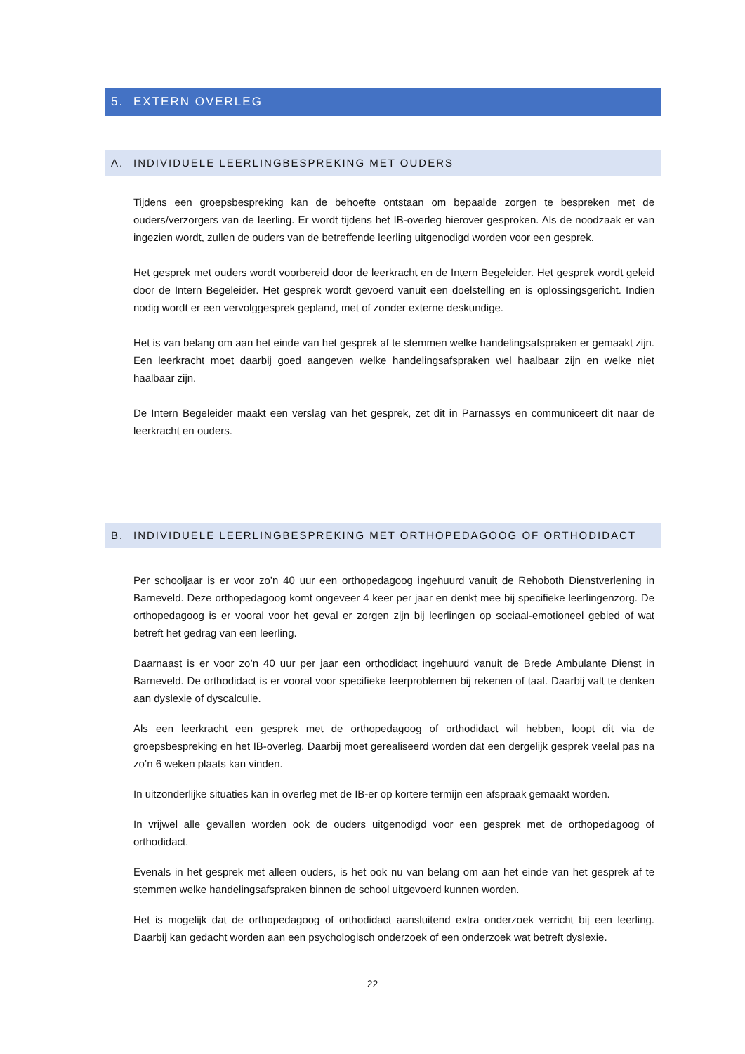5. EXTERN OVERLEG
A. INDIVIDUELE LEERLINGBESPREKING MET OUDERS
Tijdens een groepsbespreking kan de behoefte ontstaan om bepaalde zorgen te bespreken met de ouders/verzorgers van de leerling. Er wordt tijdens het IB-overleg hierover gesproken. Als de noodzaak er van ingezien wordt, zullen de ouders van de betreffende leerling uitgenodigd worden voor een gesprek.
Het gesprek met ouders wordt voorbereid door de leerkracht en de Intern Begeleider. Het gesprek wordt geleid door de Intern Begeleider. Het gesprek wordt gevoerd vanuit een doelstelling en is oplossingsgericht. Indien nodig wordt er een vervolggesprek gepland, met of zonder externe deskundige.
Het is van belang om aan het einde van het gesprek af te stemmen welke handelingsafspraken er gemaakt zijn. Een leerkracht moet daarbij goed aangeven welke handelingsafspraken wel haalbaar zijn en welke niet haalbaar zijn.
De Intern Begeleider maakt een verslag van het gesprek, zet dit in Parnassys en communiceert dit naar de leerkracht en ouders.
B. INDIVIDUELE LEERLINGBESPREKING MET ORTHOPEDAGOOG OF ORTHODIDACT
Per schooljaar is er voor zo’n 40 uur een orthopedagoog ingehuurd vanuit de Rehoboth Dienstverlening in Barneveld. Deze orthopedagoog komt ongeveer 4 keer per jaar en denkt mee bij specifieke leerlingenzorg. De orthopedagoog is er vooral voor het geval er zorgen zijn bij leerlingen op sociaal-emotioneel gebied of wat betreft het gedrag van een leerling.
Daarnaast is er voor zo’n 40 uur per jaar een orthodidact ingehuurd vanuit de Brede Ambulante Dienst in Barneveld. De orthodidact is er vooral voor specifieke leerproblemen bij rekenen of taal. Daarbij valt te denken aan dyslexie of dyscalculie.
Als een leerkracht een gesprek met de orthopedagoog of orthodidact wil hebben, loopt dit via de groepsbespreking en het IB-overleg. Daarbij moet gerealiseerd worden dat een dergelijk gesprek veelal pas na zo’n 6 weken plaats kan vinden.
In uitzonderlijke situaties kan in overleg met de IB-er op kortere termijn een afspraak gemaakt worden.
In vrijwel alle gevallen worden ook de ouders uitgenodigd voor een gesprek met de orthopedagoog of orthodidact.
Evenals in het gesprek met alleen ouders, is het ook nu van belang om aan het einde van het gesprek af te stemmen welke handelingsafspraken binnen de school uitgevoerd kunnen worden.
Het is mogelijk dat de orthopedagoog of orthodidact aansluitend extra onderzoek verricht bij een leerling. Daarbij kan gedacht worden aan een psychologisch onderzoek of een onderzoek wat betreft dyslexie.
22